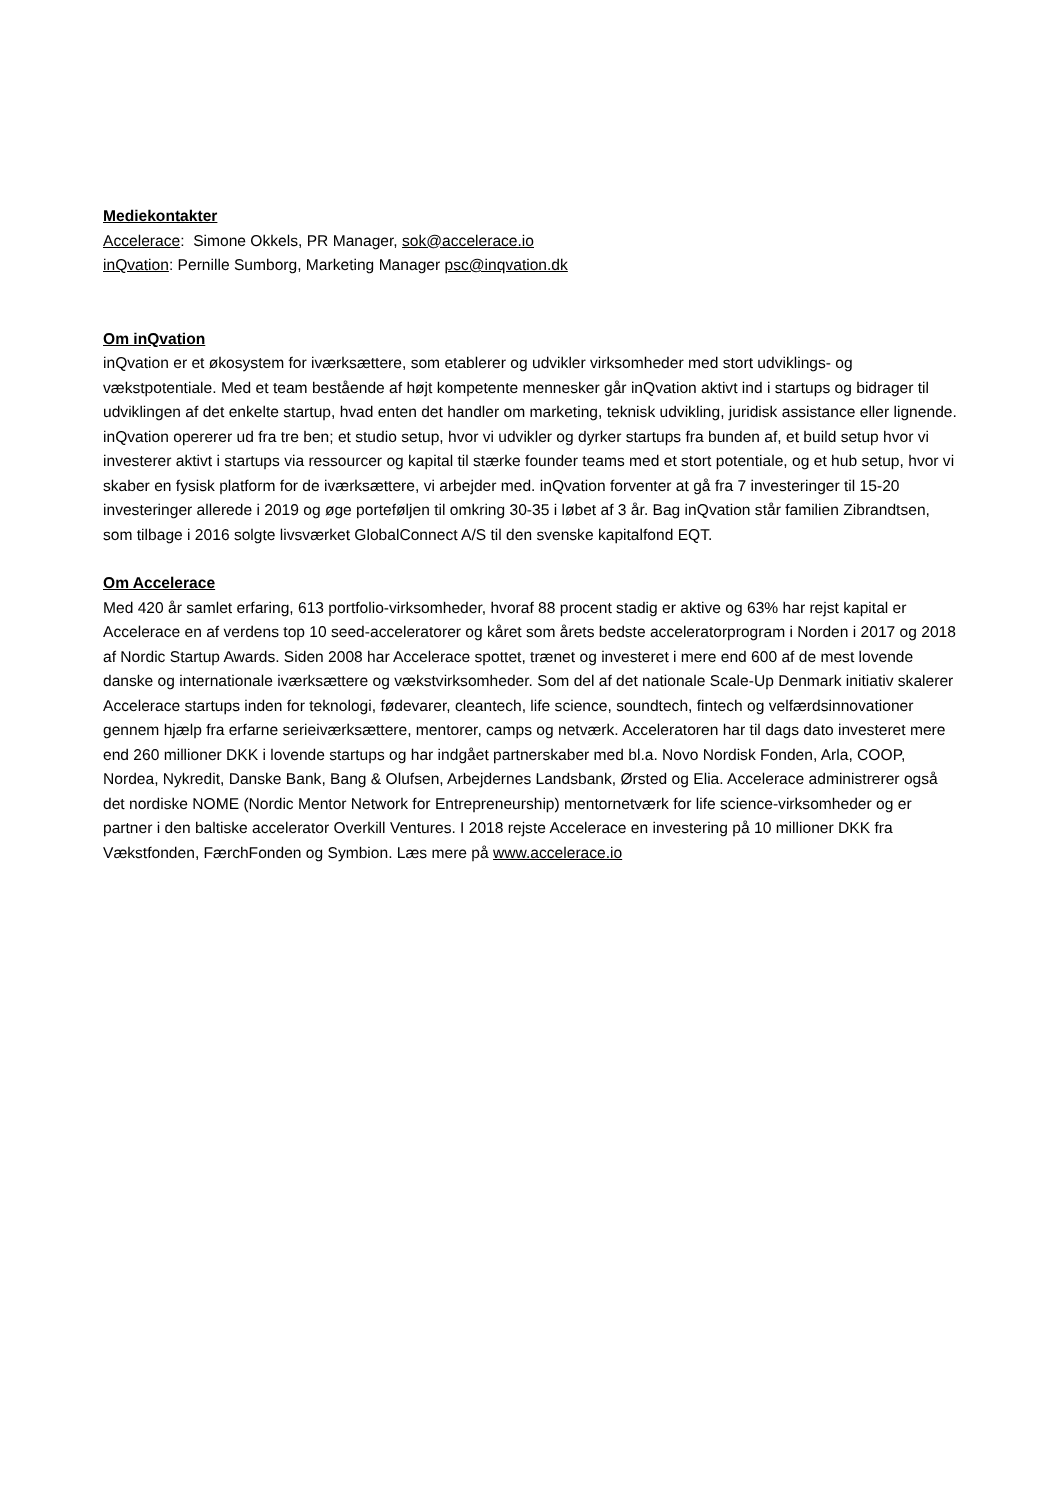Mediekontakter
Accelerace: Simone Okkels, PR Manager, sok@accelerace.io
inQvation: Pernille Sumborg, Marketing Manager psc@inqvation.dk
Om inQvation
inQvation er et økosystem for iværksættere, som etablerer og udvikler virksomheder med stort udviklings- og vækstpotentiale. Med et team bestående af højt kompetente mennesker går inQvation aktivt ind i startups og bidrager til udviklingen af det enkelte startup, hvad enten det handler om marketing, teknisk udvikling, juridisk assistance eller lignende. inQvation opererer ud fra tre ben; et studio setup, hvor vi udvikler og dyrker startups fra bunden af, et build setup hvor vi investerer aktivt i startups via ressourcer og kapital til stærke founder teams med et stort potentiale, og et hub setup, hvor vi skaber en fysisk platform for de iværksættere, vi arbejder med. inQvation forventer at gå fra 7 investeringer til 15-20 investeringer allerede i 2019 og øge porteføljen til omkring 30-35 i løbet af 3 år. Bag inQvation står familien Zibrandtsen, som tilbage i 2016 solgte livsværket GlobalConnect A/S til den svenske kapitalfond EQT.
Om Accelerace
Med 420 år samlet erfaring, 613 portfolio-virksomheder, hvoraf 88 procent stadig er aktive og 63% har rejst kapital er Accelerace en af verdens top 10 seed-acceleratorer og kåret som årets bedste acceleratorprogram i Norden i 2017 og 2018 af Nordic Startup Awards. Siden 2008 har Accelerace spottet, trænet og investeret i mere end 600 af de mest lovende danske og internationale iværksættere og vækstvirksomheder. Som del af det nationale Scale-Up Denmark initiativ skalerer Accelerace startups inden for teknologi, fødevarer, cleantech, life science, soundtech, fintech og velfærdsinnovationer gennem hjælp fra erfarne serieiværksættere, mentorer, camps og netværk. Acceleratoren har til dags dato investeret mere end 260 millioner DKK i lovende startups og har indgået partnerskaber med bl.a. Novo Nordisk Fonden, Arla, COOP, Nordea, Nykredit, Danske Bank, Bang & Olufsen, Arbejdernes Landsbank, Ørsted og Elia. Accelerace administrerer også det nordiske NOME (Nordic Mentor Network for Entrepreneurship) mentornetværk for life science-virksomheder og er partner i den baltiske accelerator Overkill Ventures. I 2018 rejste Accelerace en investering på 10 millioner DKK fra Vækstfonden, FærchFonden og Symbion. Læs mere på www.accelerace.io